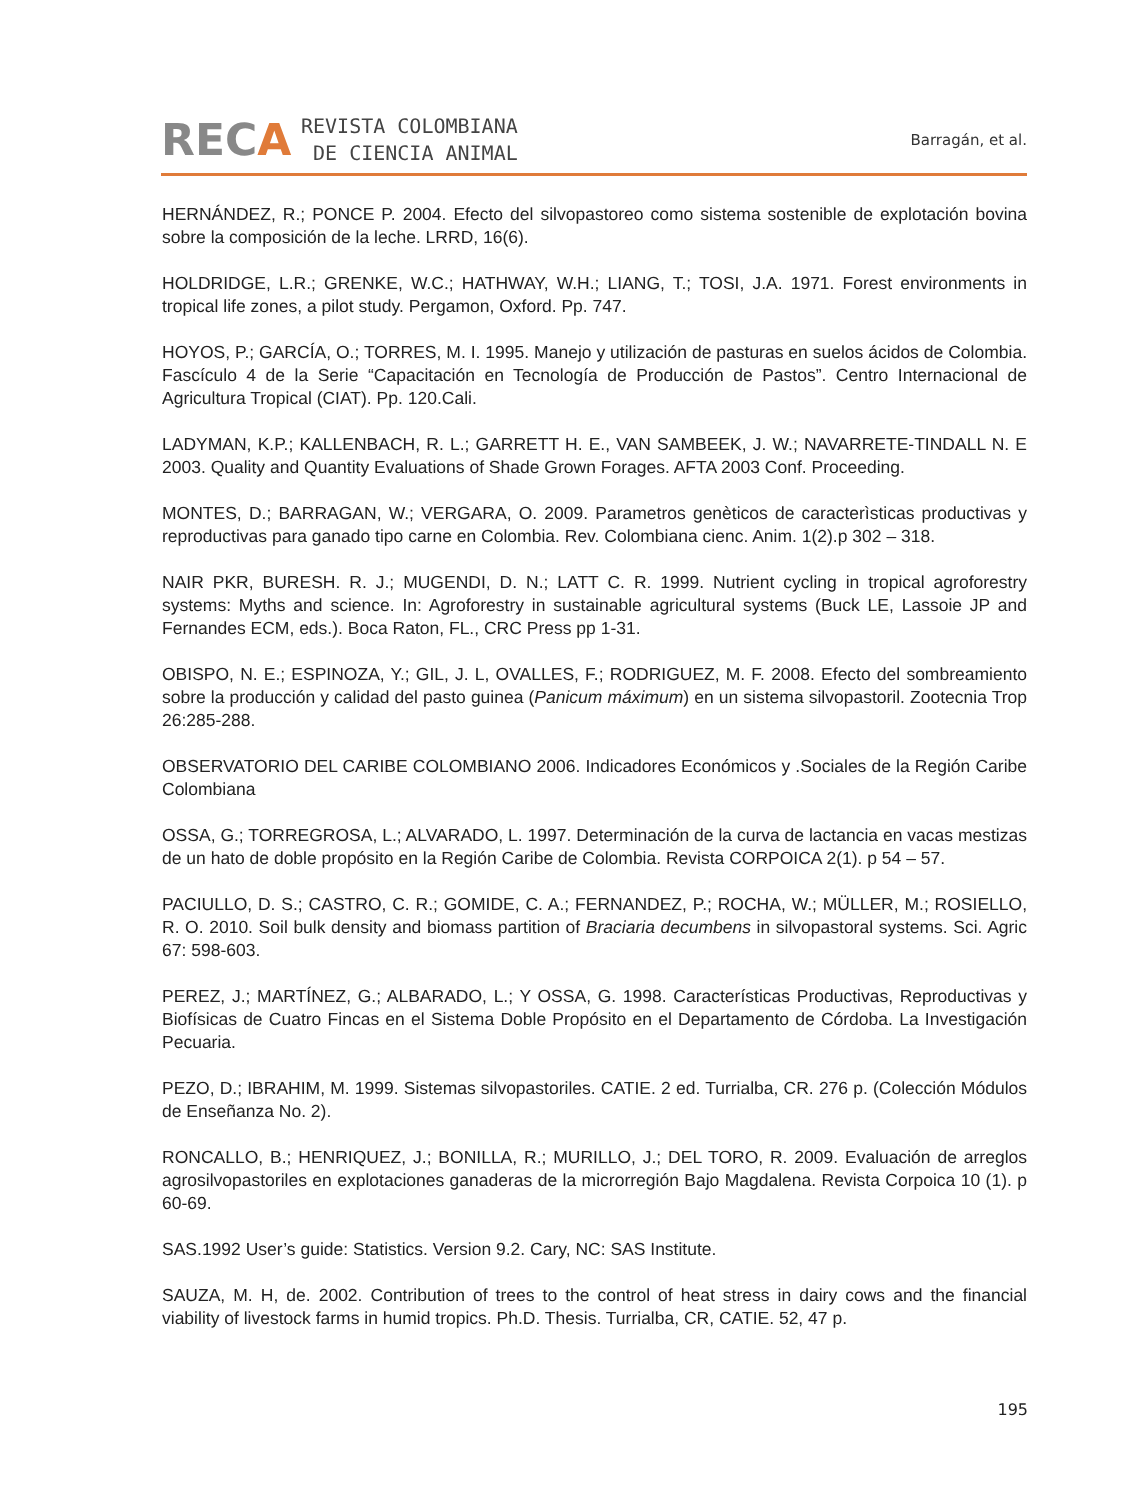RECA
REVISTA COLOMBIANA
DE CIENCIA ANIMAL
Barragán, et al.
HERNÁNDEZ, R.; PONCE P. 2004. Efecto del silvopastoreo como sistema sostenible de explotación bovina sobre la composición de la leche. LRRD, 16(6).
HOLDRIDGE, L.R.; GRENKE, W.C.; HATHWAY, W.H.; LIANG, T.; TOSI, J.A. 1971. Forest environments in tropical life zones, a pilot study. Pergamon, Oxford. Pp. 747.
HOYOS, P.; GARCÍA, O.; TORRES, M. I. 1995. Manejo y utilización de pasturas en suelos ácidos de Colombia. Fascículo 4 de la Serie “Capacitación en Tecnología de Producción de Pastos”. Centro Internacional de Agricultura Tropical (CIAT). Pp. 120.Cali.
LADYMAN, K.P.; KALLENBACH, R. L.; GARRETT H. E., VAN SAMBEEK, J. W.; NAVARRETE-TINDALL N. E 2003. Quality and Quantity Evaluations of Shade Grown Forages. AFTA 2003 Conf. Proceeding.
MONTES, D.; BARRAGAN, W.; VERGARA, O. 2009. Parametros genèticos de caracterìsticas productivas y reproductivas para ganado tipo carne en Colombia. Rev. Colombiana cienc. Anim. 1(2).p 302 – 318.
NAIR PKR, BURESH. R. J.; MUGENDI, D. N.; LATT C. R. 1999. Nutrient cycling in tropical agroforestry systems: Myths and science. In: Agroforestry in sustainable agricultural systems (Buck LE, Lassoie JP and Fernandes ECM, eds.). Boca Raton, FL., CRC Press pp 1-31.
OBISPO, N. E.; ESPINOZA, Y.; GIL, J. L, OVALLES, F.; RODRIGUEZ, M. F. 2008. Efecto del sombreamiento sobre la producción y calidad del pasto guinea (Panicum máximum) en un sistema silvopastoril. Zootecnia Trop 26:285-288.
OBSERVATORIO DEL CARIBE COLOMBIANO 2006. Indicadores Económicos y .Sociales de la Región Caribe Colombiana
OSSA, G.; TORREGROSA, L.; ALVARADO, L. 1997. Determinación de la curva de lactancia en vacas mestizas de un hato de doble propósito en la Región Caribe de Colombia. Revista CORPOICA 2(1). p 54 – 57.
PACIULLO, D. S.; CASTRO, C. R.; GOMIDE, C. A.; FERNANDEZ, P.; ROCHA, W.; MÜLLER, M.; ROSIELLO, R. O. 2010. Soil bulk density and biomass partition of Braciaria decumbens in silvopastoral systems. Sci. Agric 67: 598-603.
PEREZ, J.; MARTÍNEZ, G.; ALBARADO, L.; Y OSSA, G. 1998. Características Productivas, Reproductivas y Biofísicas de Cuatro Fincas en el Sistema Doble Propósito en el Departamento de Córdoba. La Investigación Pecuaria.
PEZO, D.; IBRAHIM, M. 1999. Sistemas silvopastoriles. CATIE. 2 ed. Turrialba, CR. 276 p. (Colección Módulos de Enseñanza No. 2).
RONCALLO, B.; HENRIQUEZ, J.; BONILLA, R.; MURILLO, J.; DEL TORO, R. 2009. Evaluación de arreglos agrosilvopastoriles en explotaciones ganaderas de la microrregión Bajo Magdalena. Revista Corpoica 10 (1). p 60-69.
SAS.1992 User’s guide: Statistics. Version 9.2. Cary, NC: SAS Institute.
SAUZA, M. H, de. 2002. Contribution of trees to the control of heat stress in dairy cows and the financial viability of livestock farms in humid tropics. Ph.D. Thesis. Turrialba, CR, CATIE. 52, 47 p.
195